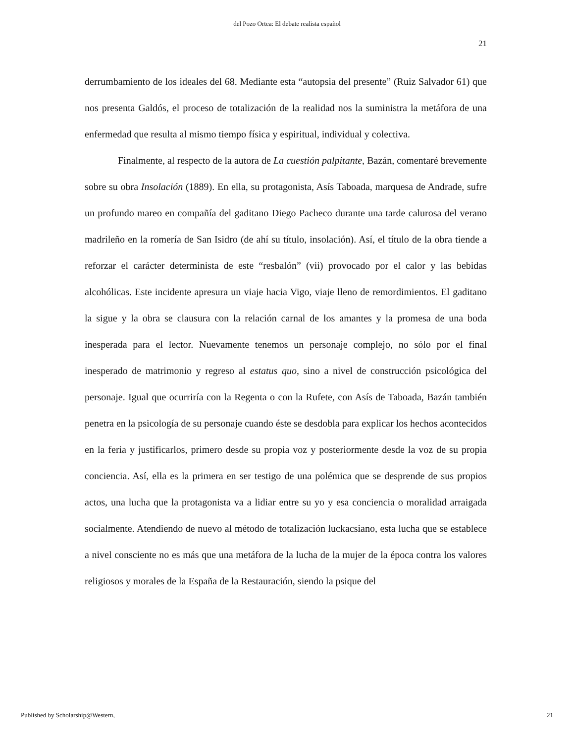del Pozo Ortea: El debate realista español
21
derrumbamiento de los ideales del 68. Mediante esta “autopsia del presente” (Ruiz Salvador 61) que nos presenta Galdós, el proceso de totalización de la realidad nos la suministra la metáfora de una enfermedad que resulta al mismo tiempo física y espiritual, individual y colectiva.
Finalmente, al respecto de la autora de La cuestión palpitante, Bazán, comentaré brevemente sobre su obra Insolación (1889). En ella, su protagonista, Asís Taboada, marquesa de Andrade, sufre un profundo mareo en compañía del gaditano Diego Pacheco durante una tarde calurosa del verano madrileño en la romería de San Isidro (de ahí su título, insolación). Así, el título de la obra tiende a reforzar el carácter determinista de este “resbalón” (vii) provocado por el calor y las bebidas alcohólicas. Este incidente apresura un viaje hacia Vigo, viaje lleno de remordimientos. El gaditano la sigue y la obra se clausura con la relación carnal de los amantes y la promesa de una boda inesperada para el lector. Nuevamente tenemos un personaje complejo, no sólo por el final inesperado de matrimonio y regreso al estatus quo, sino a nivel de construcción psicológica del personaje. Igual que ocurriría con la Regenta o con la Rufete, con Asís de Taboada, Bazán también penetra en la psicología de su personaje cuando éste se desdobla para explicar los hechos acontecidos en la feria y justificarlos, primero desde su propia voz y posteriormente desde la voz de su propia conciencia. Así, ella es la primera en ser testigo de una polémica que se desprende de sus propios actos, una lucha que la protagonista va a lidiar entre su yo y esa conciencia o moralidad arraigada socialmente. Atendiendo de nuevo al método de totalización luckacsiano, esta lucha que se establece a nivel consciente no es más que una metáfora de la lucha de la mujer de la época contra los valores religiosos y morales de la España de la Restauración, siendo la psique del
Published by Scholarship@Western, 21